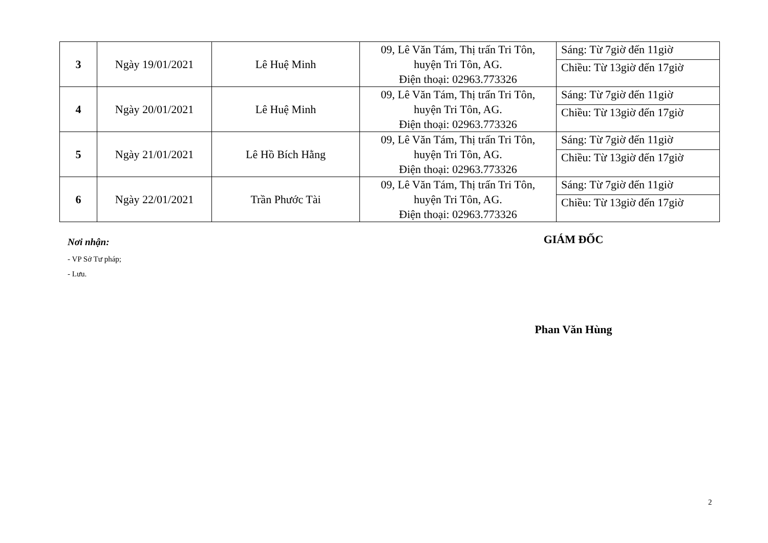| 3 | Ngày 19/01/2021 | Lê Huệ Minh | 09, Lê Văn Tám, Thị trấn Tri Tôn, huyện Tri Tôn, AG. Điện thoại: 02963.773326 | Sáng: Từ 7giờ đến 11giờ |
| | | | | Chiều: Từ 13giờ đến 17giờ |
| 4 | Ngày 20/01/2021 | Lê Huệ Minh | 09, Lê Văn Tám, Thị trấn Tri Tôn, huyện Tri Tôn, AG. Điện thoại: 02963.773326 | Sáng: Từ 7giờ đến 11giờ |
| | | | | Chiều: Từ 13giờ đến 17giờ |
| 5 | Ngày 21/01/2021 | Lê Hồ Bích Hằng | 09, Lê Văn Tám, Thị trấn Tri Tôn, huyện Tri Tôn, AG. Điện thoại: 02963.773326 | Sáng: Từ 7giờ đến 11giờ |
| | | | | Chiều: Từ 13giờ đến 17giờ |
| 6 | Ngày 22/01/2021 | Trần Phước Tài | 09, Lê Văn Tám, Thị trấn Tri Tôn, huyện Tri Tôn, AG. Điện thoại: 02963.773326 | Sáng: Từ 7giờ đến 11giờ |
| | | | | Chiều: Từ 13giờ đến 17giờ |
Nơi nhận:
- VP Sở Tư pháp;
- Lưu.
GIÁM ĐỐC
Phan Văn Hùng
2